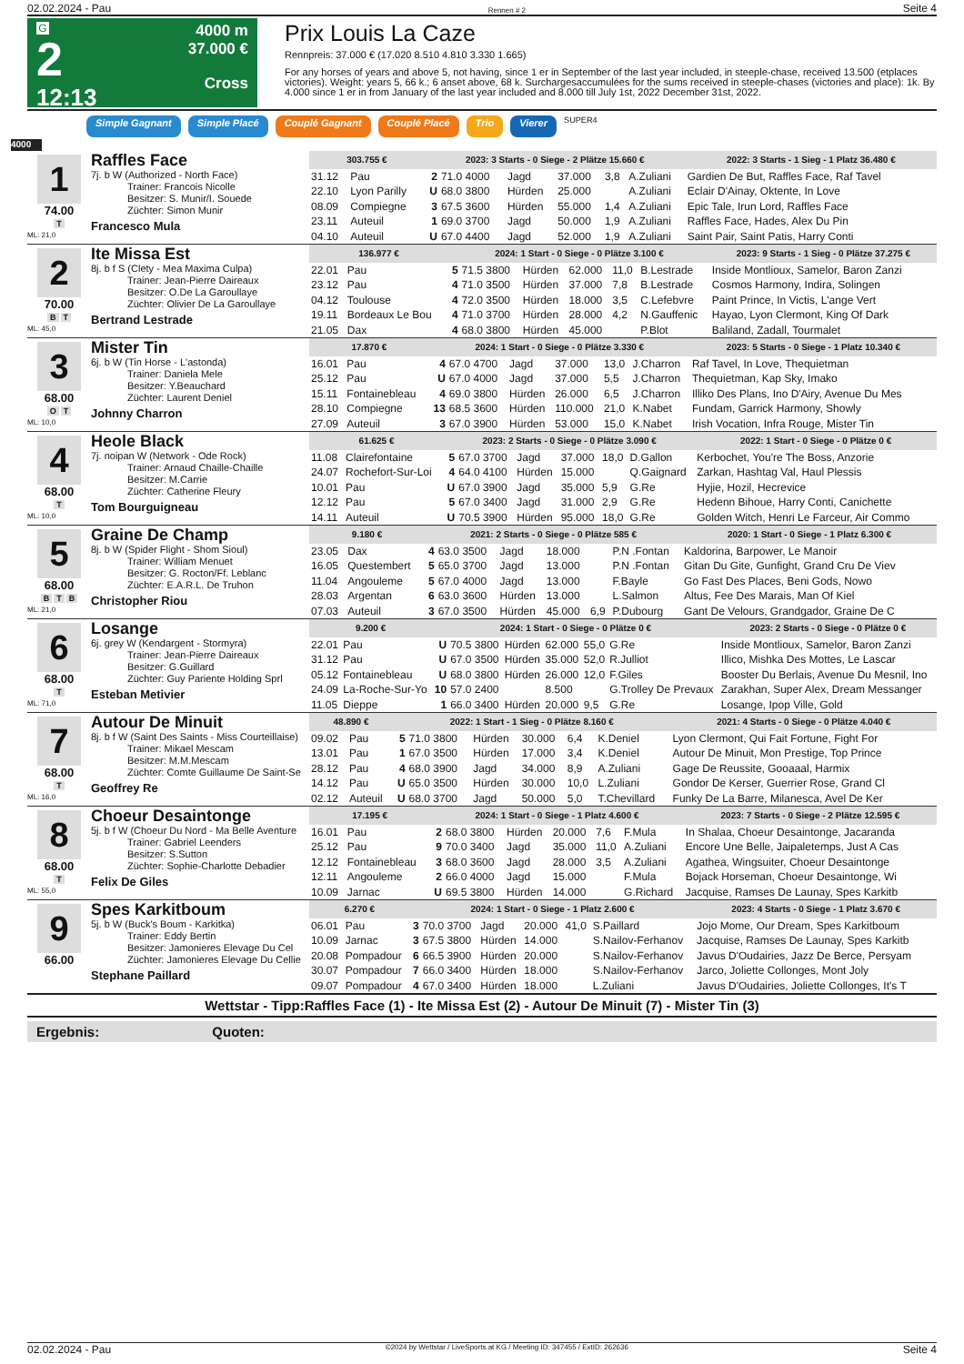02.02.2024 - Pau Rennen # 2 Seite 4
G
2
12:13
4000 m
37.000 €
Cross
Prix Louis La Caze
Rennpreis: 37.000 € (17.020 8.510 4.810 3.330 1.665)
For any horses of years and above 5, not having, since 1 er in September of the last year included, in steeple-chase, received 13.500 (etplaces victories). Weight: years 5, 66 k.; 6 anset above, 68 k. Surchargesaccumulées for the sums received in steeple-chases (victories and place): 1k. By 4.000 since 1 er in from January of the last year included and 8.000 till July 1st, 2022 December 31st, 2022.
Simple Gagnant Simple Placé Couplé Gagnant Couplé Placé Trio Vierer SUPER4
4000
1
74.00
T
ML: 21,0
Raffles Face
7j. b W (Authorized - North Face)
Trainer: Francois Nicolle
Besitzer: S. Munir/I. Souede
Züchter: Simon Munir
Francesco Mula
| 303.755 € | | 2023: 3 Starts - 0 Siege - 2 Plätze 15.660 € | | | | | | 2022: 3 Starts - 1 Sieg - 1 Platz 36.480 € |
| --- | --- | --- | --- | --- | --- | --- | --- | --- |
| 31.12 | Pau | 2 | 71.0 4000 | Jagd | 37.000 | 3,8 | A.Zuliani | Gardien De But, Raffles Face, Raf Tavel |
| 22.10 | Lyon Parilly | U | 68.0 3800 | Hürden | 25.000 | | A.Zuliani | Eclair D'Ainay, Oktente, In Love |
| 08.09 | Compiegne | 3 | 67.5 3600 | Hürden | 55.000 | 1,4 | A.Zuliani | Epic Tale, Irun Lord, Raffles Face |
| 23.11 | Auteuil | 1 | 69.0 3700 | Jagd | 50.000 | 1,9 | A.Zuliani | Raffles Face, Hades, Alex Du Pin |
| 04.10 | Auteuil | U | 67.0 4400 | Jagd | 52.000 | 1,9 | A.Zuliani | Saint Pair, Saint Patis, Harry Conti |
2
70.00
B T
ML: 45,0
Ite Missa Est
8j. b f S (Clety - Mea Maxima Culpa)
Trainer: Jean-Pierre Daireaux
Besitzer: O.De La Garoullaye
Züchter: Olivier De La Garoullaye
Bertrand Lestrade
| 136.977 € | | 2024: 1 Start - 0 Siege - 0 Plätze 3.100 € | | | | | | 2023: 9 Starts - 1 Sieg - 0 Plätze 37.275 € |
| --- | --- | --- | --- | --- | --- | --- | --- | --- |
| 22.01 | Pau | 5 | 71.5 3800 | Hürden | 62.000 | 11,0 | B.Lestrade | Inside Montlioux, Samelor, Baron Zanzi |
| 23.12 | Pau | 4 | 71.0 3500 | Hürden | 37.000 | 7,8 | B.Lestrade | Cosmos Harmony, Indira, Solingen |
| 04.12 | Toulouse | 4 | 72.0 3500 | Hürden | 18.000 | 3,5 | C.Lefebvre | Paint Prince, In Victis, L'ange Vert |
| 19.11 | Bordeaux Le Bou | 4 | 71.0 3700 | Hürden | 28.000 | 4,2 | N.Gauffenic | Hayao, Lyon Clermont, King Of Dark |
| 21.05 | Dax | 4 | 68.0 3800 | Hürden | 45.000 | | P.Blot | Baliland, Zadall, Tourmalet |
3
68.00
O T
ML: 10,0
Mister Tin
6j. b W (Tin Horse - L'astonda)
Trainer: Daniela Mele
Besitzer: Y.Beauchard
Züchter: Laurent Deniel
Johnny Charron
| 17.870 € | | 2024: 1 Start - 0 Siege - 0 Plätze 3.330 € | | | | | | 2023: 5 Starts - 0 Siege - 1 Platz 10.340 € |
| --- | --- | --- | --- | --- | --- | --- | --- | --- |
| 16.01 | Pau | 4 | 67.0 4700 | Jagd | 37.000 | 13,0 | J.Charron | Raf Tavel, In Love, Thequietman |
| 25.12 | Pau | U | 67.0 4000 | Jagd | 37.000 | 5,5 | J.Charron | Thequietman, Kap Sky, Imako |
| 15.11 | Fontainebleau | 4 | 69.0 3800 | Hürden | 26.000 | 6,5 | J.Charron | Illiko Des Plans, Ino D'Airy, Avenue Du Mes |
| 28.10 | Compiegne | 13 | 68.5 3600 | Hürden | 110.000 | 21,0 | K.Nabet | Fundam, Garrick Harmony, Showly |
| 27.09 | Auteuil | 3 | 67.0 3900 | Hürden | 53.000 | 15,0 | K.Nabet | Irish Vocation, Infra Rouge, Mister Tin |
4
68.00
T
ML: 10,0
Heole Black
7j. noipan W (Network - Ode Rock)
Trainer: Arnaud Chaille-Chaille
Besitzer: M.Carrie
Züchter: Catherine Fleury
Tom Bourguigneau
| 61.625 € | | 2023: 2 Starts - 0 Siege - 0 Plätze 3.090 € | | | | | | 2022: 1 Start - 0 Siege - 0 Plätze 0 € |
| --- | --- | --- | --- | --- | --- | --- | --- | --- |
| 11.08 | Clairefontaine | 5 | 67.0 3700 | Jagd | 37.000 | 18,0 | D.Gallon | Kerbochet, You're The Boss, Anzorie |
| 24.07 | Rochefort-Sur-Loi | 4 | 64.0 4100 | Hürden | 15.000 | | Q.Gaignard | Zarkan, Hashtag Val, Haul Plessis |
| 10.01 | Pau | U | 67.0 3900 | Jagd | 35.000 | 5,9 | G.Re | Hyjie, Hozil, Hecrevice |
| 12.12 | Pau | 5 | 67.0 3400 | Jagd | 31.000 | 2,9 | G.Re | Hedenn Bihoue, Harry Conti, Canichette |
| 14.11 | Auteuil | U | 70.5 3900 | Hürden | 95.000 | 18,0 | G.Re | Golden Witch, Henri Le Farceur, Air Commo |
5
68.00
B T B
ML: 21,0
Graine De Champ
8j. b W (Spider Flight - Shom Sioul)
Trainer: William Menuet
Besitzer: G. Rocton/Ff. Leblanc
Züchter: E.A.R.L. De Truhon
Christopher Riou
| 9.180 € | | 2021: 2 Starts - 0 Siege - 0 Plätze 585 € | | | | | | 2020: 1 Start - 0 Siege - 1 Platz 6.300 € |
| --- | --- | --- | --- | --- | --- | --- | --- | --- |
| 23.05 | Dax | 4 | 63.0 3500 | Jagd | 18.000 | | P.N .Fontan | Kaldorina, Barpower, Le Manoir |
| 16.05 | Questembert | 5 | 65.0 3700 | Jagd | 13.000 | | P.N .Fontan | Gitan Du Gite, Gunfight, Grand Cru De Viev |
| 11.04 | Angouleme | 5 | 67.0 4000 | Jagd | 13.000 | | F.Bayle | Go Fast Des Places, Beni Gods, Nowo |
| 28.03 | Argentan | 6 | 63.0 3600 | Hürden | 13.000 | | L.Salmon | Altus, Fee Des Marais, Man Of Kiel |
| 07.03 | Auteuil | 3 | 67.0 3500 | Hürden | 45.000 | 6,9 | P.Dubourg | Gant De Velours, Grandgador, Graine De C |
6
68.00
T
ML: 71,0
Losange
6j. grey W (Kendargent - Stormyra)
Trainer: Jean-Pierre Daireaux
Besitzer: G.Guillard
Züchter: Guy Pariente Holding Sprl
Esteban Metivier
| 9.200 € | | 2024: 1 Start - 0 Siege - 0 Plätze 0 € | | | | | | 2023: 2 Starts - 0 Siege - 0 Plätze 0 € |
| --- | --- | --- | --- | --- | --- | --- | --- | --- |
| 22.01 | Pau | U | 70.5 3800 | Hürden | 62.000 | 55,0 | G.Re | Inside Montlioux, Samelor, Baron Zanzi |
| 31.12 | Pau | U | 67.0 3500 | Hürden | 35.000 | 52,0 | R.Julliot | Illico, Mishka Des Mottes, Le Lascar |
| 05.12 | Fontainebleau | U | 68.0 3800 | Hürden | 26.000 | 12,0 | F.Giles | Booster Du Berlais, Avenue Du Mesnil, Ino |
| 24.09 | La-Roche-Sur-Yo | 10 | 57.0 2400 | | 8.500 | | G.Trolley De Prevaux | Zarakhan, Super Alex, Dream Messanger |
| 11.05 | Dieppe | 1 | 66.0 3400 | Hürden | 20.000 | 9,5 | G.Re | Losange, Ipop Ville, Gold |
7
68.00
T
ML: 16,0
Autour De Minuit
8j. b f W (Saint Des Saints - Miss Courteillaise)
Trainer: Mikael Mescam
Besitzer: M.M.Mescam
Züchter: Comte Guillaume De Saint-Se
Geoffrey Re
| 48.890 € | | 2022: 1 Start - 1 Sieg - 0 Plätze 8.160 € | | | | | | 2021: 4 Starts - 0 Siege - 0 Plätze 4.040 € |
| --- | --- | --- | --- | --- | --- | --- | --- | --- |
| 09.02 | Pau | 5 | 71.0 3800 | Hürden | 30.000 | 6,4 | K.Deniel | Lyon Clermont, Qui Fait Fortune, Fight For |
| 13.01 | Pau | 1 | 67.0 3500 | Hürden | 17.000 | 3,4 | K.Deniel | Autour De Minuit, Mon Prestige, Top Prince |
| 28.12 | Pau | 4 | 68.0 3900 | Jagd | 34.000 | 8,9 | A.Zuliani | Gage De Reussite, Gooaaal, Harmix |
| 14.12 | Pau | U | 65.0 3500 | Hürden | 30.000 | 10,0 | L.Zuliani | Gondor De Kerser, Guerrier Rose, Grand Cl |
| 02.12 | Auteuil | U | 68.0 3700 | Jagd | 50.000 | 5,0 | T.Chevillard | Funky De La Barre, Milanesca, Avel De Ker |
8
68.00
T
ML: 55,0
Choeur Desaintonge
5j. b f W (Choeur Du Nord - Ma Belle Aventure
Trainer: Gabriel Leenders
Besitzer: S.Sutton
Züchter: Sophie-Charlotte Debadier
Felix De Giles
| 17.195 € | | 2024: 1 Start - 0 Siege - 1 Platz 4.600 € | | | | | | 2023: 7 Starts - 0 Siege - 2 Plätze 12.595 € |
| --- | --- | --- | --- | --- | --- | --- | --- | --- |
| 16.01 | Pau | 2 | 68.0 3800 | Hürden | 20.000 | 7,6 | F.Mula | In Shalaa, Choeur Desaintonge, Jacaranda |
| 25.12 | Pau | 9 | 70.0 3400 | Jagd | 35.000 | 11,0 | A.Zuliani | Encore Une Belle, Jaipaletemps, Just A Cas |
| 12.12 | Fontainebleau | 3 | 68.0 3600 | Jagd | 28.000 | 3,5 | A.Zuliani | Agathea, Wingsuiter, Choeur Desaintonge |
| 12.11 | Angouleme | 2 | 66.0 4000 | Jagd | 15.000 | | F.Mula | Bojack Horseman, Choeur Desaintonge, Wi |
| 10.09 | Jarnac | U | 69.5 3800 | Hürden | 14.000 | | G.Richard | Jacquise, Ramses De Launay, Spes Karkitb |
9
66.00
Spes Karkitboum
5j. b W (Buck's Boum - Karkitka)
Trainer: Eddy Bertin
Besitzer: Jamonieres Elevage Du Cel
Züchter: Jamonieres Elevage Du Cellie
Stephane Paillard
| 6.270 € | | 2024: 1 Start - 0 Siege - 1 Platz 2.600 € | | | | | | 2023: 4 Starts - 0 Siege - 1 Platz 3.670 € |
| --- | --- | --- | --- | --- | --- | --- | --- | --- |
| 06.01 | Pau | 3 | 70.0 3700 | Jagd | 20.000 | 41,0 | S.Paillard | Jojo Mome, Our Dream, Spes Karkitboum |
| 10.09 | Jarnac | 3 | 67.5 3800 | Hürden | 14.000 | | S.Nailov-Ferhanov | Jacquise, Ramses De Launay, Spes Karkitb |
| 20.08 | Pompadour | 6 | 66.5 3900 | Hürden | 20.000 | | S.Nailov-Ferhanov | Javus D'Oudairies, Jazz De Berce, Persyam |
| 30.07 | Pompadour | 7 | 66.0 3400 | Hürden | 18.000 | | S.Nailov-Ferhanov | Jarco, Joliette Collonges, Mont Joly |
| 09.07 | Pompadour | 4 | 67.0 3400 | Hürden | 18.000 | | L.Zuliani | Javus D'Oudairies, Joliette Collonges, It's T |
Wettstar - Tipp:Raffles Face (1) - Ite Missa Est (2) - Autour De Minuit (7) - Mister Tin (3)
Ergebnis: Quoten:
02.02.2024 - Pau ©2024 by Wettstar / LiveSports.at KG / Meeting ID: 347455 / ExtID: 262636 Seite 4